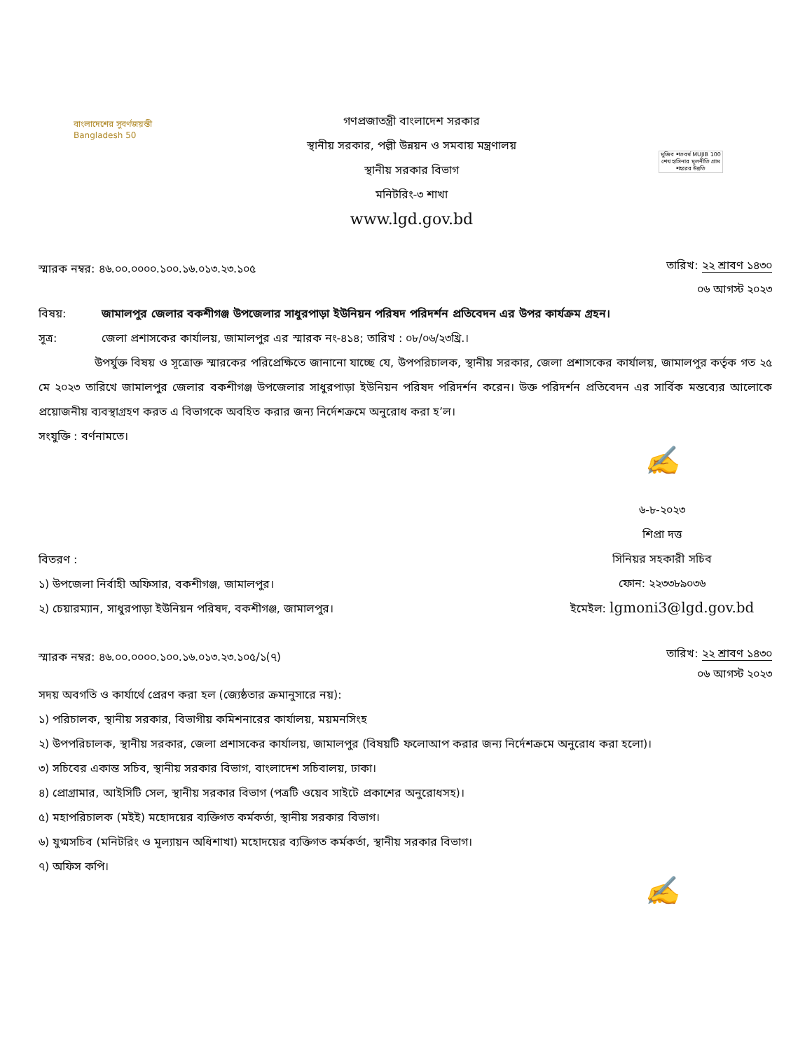বাংলাদেশের সুবর্ণজয়ন্তী
Bangladesh 50
গণপ্রজাতন্ত্রী বাংলাদেশ সরকার
স্থানীয় সরকার, পল্লী উন্নয়ন ও সমবায় মন্ত্রণালয়
স্থানীয় সরকার বিভাগ
মনিটরিং-৩ শাখা
www.lgd.gov.bd
মুজিব শতবর্ষ MUJIB 100
শেখ হাসিনার মূলনীতি গ্রাম শহরের উন্নতি
স্মারক নম্বর: ৪৬.০০.০০০০.১০০.১৬.০১৩.২৩.১০৫
তারিখ: ২২ শ্রাবণ ১৪৩০
০৬ আগস্ট ২০২৩
বিষয়: জামালপুর জেলার বকশীগঞ্জ উপজেলার সাধুরপাড়া ইউনিয়ন পরিষদ পরিদর্শন প্রতিবেদন এর উপর কার্যক্রম গ্রহন।
সূত্র: জেলা প্রশাসকের কার্যালয়, জামালপুর এর স্মারক নং-৪১৪; তারিখ : ০৮/০৬/২৩খ্রি.।
উপর্যুক্ত বিষয় ও সূত্রোক্ত স্মারকের পরিপ্রেক্ষিতে জানানো যাচ্ছে যে, উপপরিচালক, স্থানীয় সরকার, জেলা প্রশাসকের কার্যালয়, জামালপুর কর্তৃক গত ২৫ মে ২০২৩ তারিখে জামালপুর জেলার বকশীগঞ্জ উপজেলার সাধুরপাড়া ইউনিয়ন পরিষদ পরিদর্শন করেন। উক্ত পরিদর্শন প্রতিবেদন এর সার্বিক মন্তব্যের আলোকে প্রয়োজনীয় ব্যবস্থাগ্রহণ করত এ বিভাগকে অবহিত করার জন্য নির্দেশক্রমে অনুরোধ করা হ’ল।
সংযুক্তি : বর্ণনামতে।
✍
৬-৮-২০২৩
শিপ্রা দত্ত
সিনিয়র সহকারী সচিব
ফোন: ২২৩৩৮৯০৩৬
ইমেইল: lgmoni3@lgd.gov.bd
বিতরণ :
১) উপজেলা নির্বাহী অফিসার, বকশীগঞ্জ, জামালপুর।
২) চেয়ারম্যান, সাধুরপাড়া ইউনিয়ন পরিষদ, বকশীগঞ্জ, জামালপুর।
স্মারক নম্বর: ৪৬.০০.০০০০.১০০.১৬.০১৩.২৩.১০৫/১(৭)
তারিখ: ২২ শ্রাবণ ১৪৩০
০৬ আগস্ট ২০২৩
সদয় অবগতি ও কার্যার্থে প্রেরণ করা হল (জ্যেষ্ঠতার ক্রমানুসারে নয়):
১) পরিচালক, স্থানীয় সরকার, বিভাগীয় কমিশনারের কার্যালয়, ময়মনসিংহ
২) উপপরিচালক, স্থানীয় সরকার, জেলা প্রশাসকের কার্যালয়, জামালপুর (বিষয়টি ফলোআপ করার জন্য নির্দেশক্রমে অনুরোধ করা হলো)।
৩) সচিবের একান্ত সচিব, স্থানীয় সরকার বিভাগ, বাংলাদেশ সচিবালয়, ঢাকা।
৪) প্রোগ্রামার, আইসিটি সেল, স্থানীয় সরকার বিভাগ (পত্রটি ওয়েব সাইটে প্রকাশের অনুরোধসহ)।
৫) মহাপরিচালক (মইই) মহোদয়ের ব্যক্তিগত কর্মকর্তা, স্থানীয় সরকার বিভাগ।
৬) যুগ্মসচিব (মনিটরিং ও মূল্যায়ন অধিশাখা) মহোদয়ের ব্যক্তিগত কর্মকর্তা, স্থানীয় সরকার বিভাগ।
৭) অফিস কপি।
✍